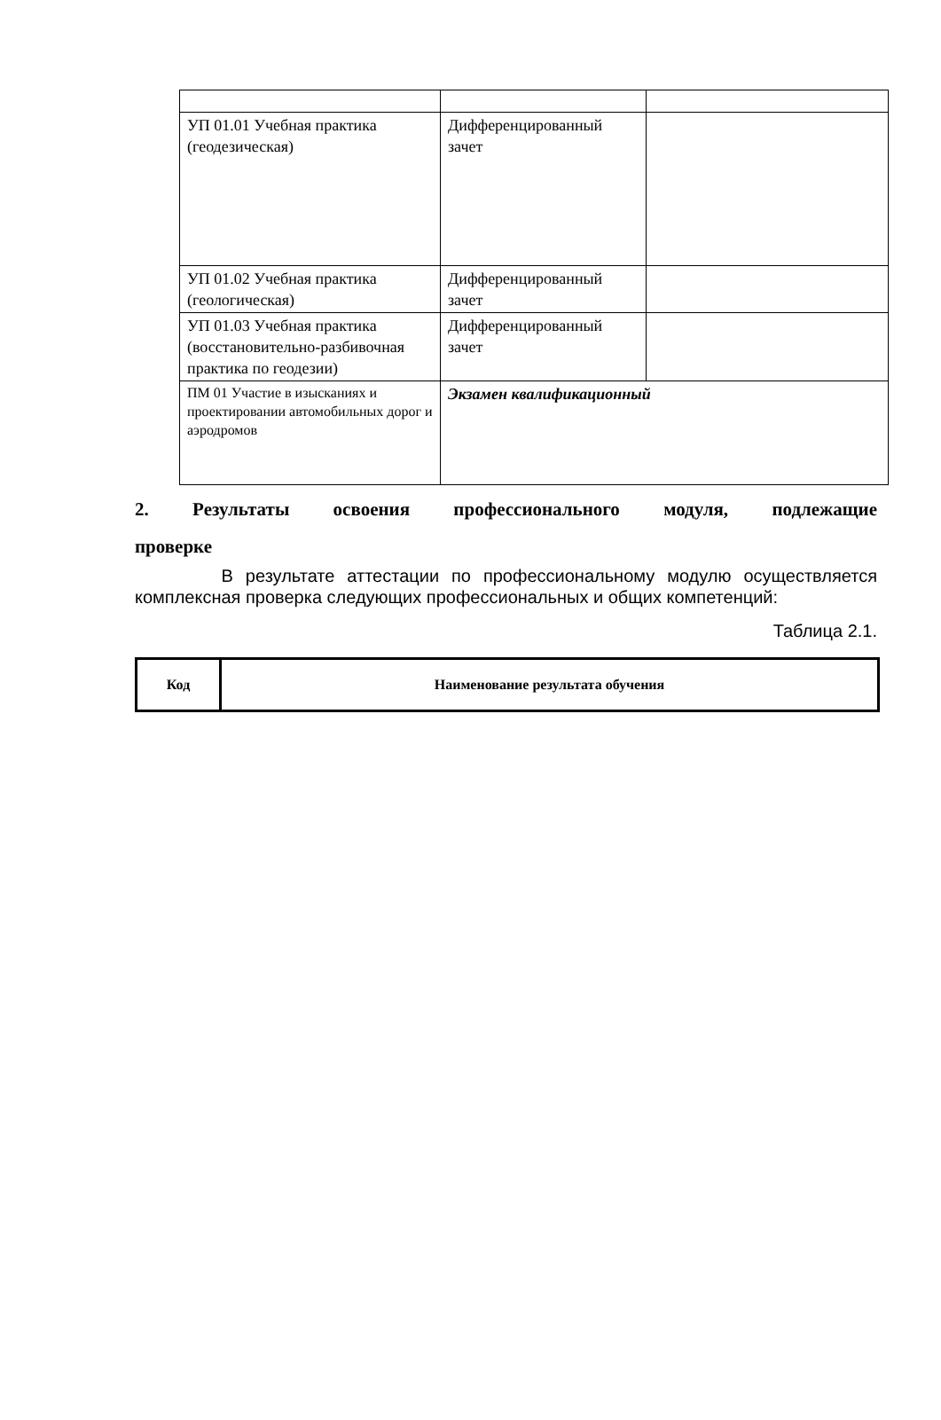| УП 01.01 Учебная практика (геодезическая) | Дифференцированный зачет | |
| УП 01.02 Учебная практика (геологическая) | Дифференцированный зачет | |
| УП 01.03 Учебная практика (восстановительно-разбивочная практика по геодезии) | Дифференцированный зачет | |
| ПМ 01 Участие в изысканиях и проектировании автомобильных дорог и аэродромов | Экзамен квалификационный | |
2. Результаты освоения профессионального модуля, подлежащие проверке
В результате аттестации по профессиональному модулю осуществляется комплексная проверка следующих профессиональных и общих компетенций:
Таблица 2.1.
| Код | Наименование результата обучения |
| --- | --- |